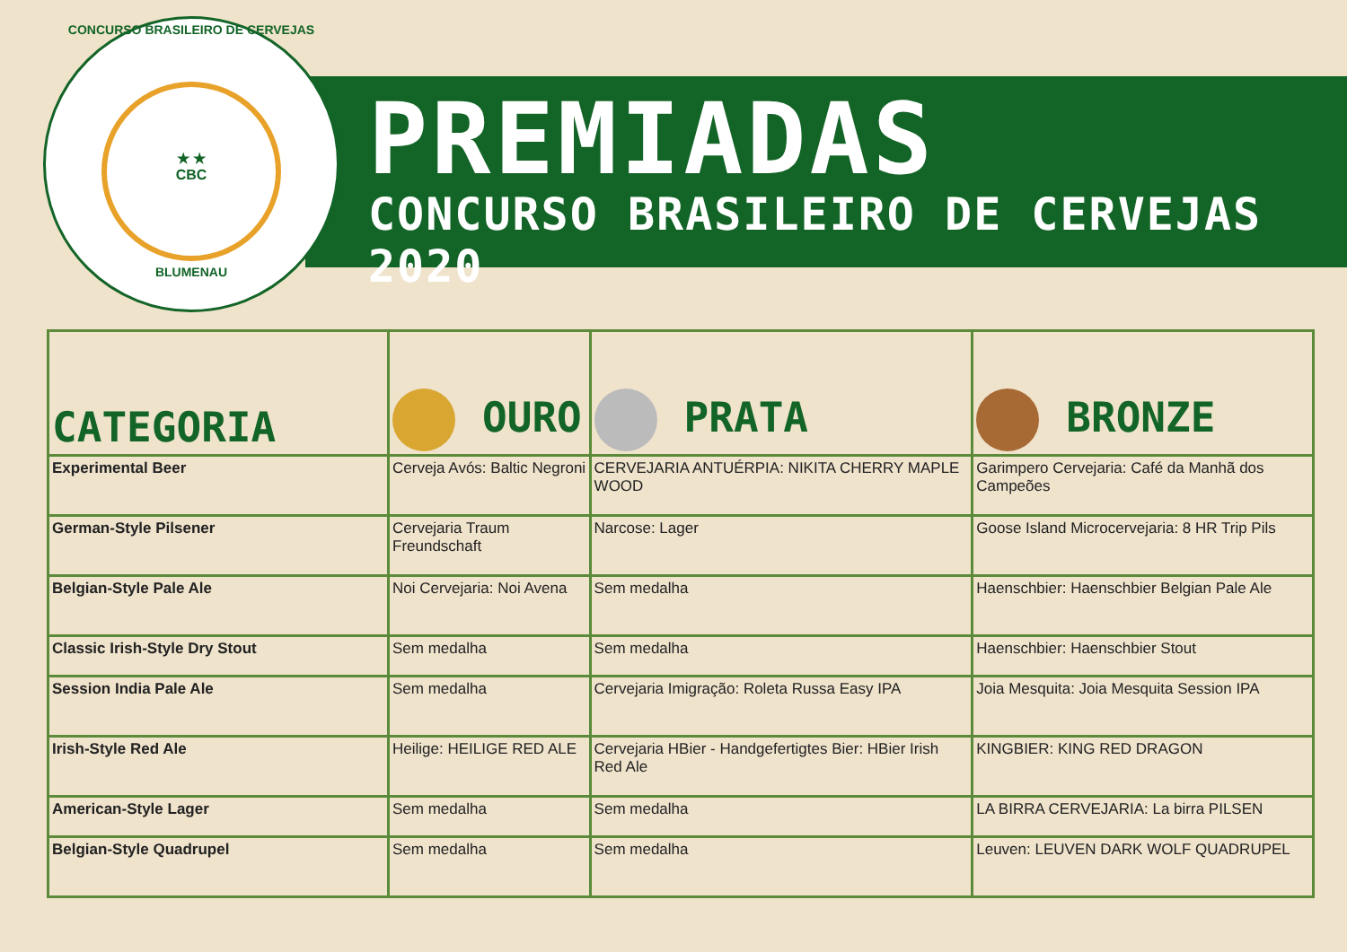CONCURSO BRASILEIRO DE CERVEJAS
★ ★
CBC
BLUMENAU
PREMIADAS
CONCURSO BRASILEIRO DE CERVEJAS 2020
| CATEGORIA | OURO | PRATA | BRONZE |
| --- | --- | --- | --- |
| Experimental Beer | Cerveja Avós: Baltic Negroni | CERVEJARIA ANTUÉRPIA: NIKITA CHERRY MAPLE WOOD | Garimpero Cervejaria: Café da Manhã dos Campeões |
| German-Style Pilsener | Cervejaria Traum Freundschaft | Narcose: Lager | Goose Island Microcervejaria: 8 HR Trip Pils |
| Belgian-Style Pale Ale | Noi Cervejaria: Noi Avena | Sem medalha | Haenschbier: Haenschbier Belgian Pale Ale |
| Classic Irish-Style Dry Stout | Sem medalha | Sem medalha | Haenschbier: Haenschbier Stout |
| Session India Pale Ale | Sem medalha | Cervejaria Imigração: Roleta Russa Easy IPA | Joia Mesquita: Joia Mesquita Session IPA |
| Irish-Style Red Ale | Heilige: HEILIGE RED ALE | Cervejaria HBier - Handgefertigtes Bier: HBier Irish Red Ale | KINGBIER: KING RED DRAGON |
| American-Style Lager | Sem medalha | Sem medalha | LA BIRRA CERVEJARIA: La birra PILSEN |
| Belgian-Style Quadrupel | Sem medalha | Sem medalha | Leuven: LEUVEN DARK WOLF QUADRUPEL |